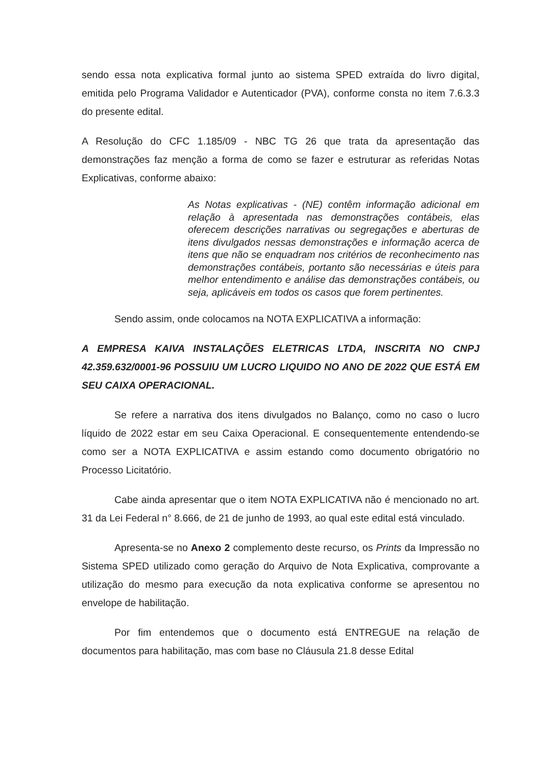sendo essa nota explicativa formal junto ao sistema SPED extraída do livro digital, emitida pelo Programa Validador e Autenticador (PVA), conforme consta no item 7.6.3.3 do presente edital.
A Resolução do CFC 1.185/09 - NBC TG 26 que trata da apresentação das demonstrações faz menção a forma de como se fazer e estruturar as referidas Notas Explicativas, conforme abaixo:
As Notas explicativas - (NE) contêm informação adicional em relação à apresentada nas demonstrações contábeis, elas oferecem descrições narrativas ou segregações e aberturas de itens divulgados nessas demonstrações e informação acerca de itens que não se enquadram nos critérios de reconhecimento nas demonstrações contábeis, portanto são necessárias e úteis para melhor entendimento e análise das demonstrações contábeis, ou seja, aplicáveis em todos os casos que forem pertinentes.
Sendo assim, onde colocamos na NOTA EXPLICATIVA a informação:
A EMPRESA KAIVA INSTALAÇÕES ELETRICAS LTDA, INSCRITA NO CNPJ 42.359.632/0001-96 POSSUIU UM LUCRO LIQUIDO NO ANO DE 2022 QUE ESTÁ EM SEU CAIXA OPERACIONAL.
Se refere a narrativa dos itens divulgados no Balanço, como no caso o lucro líquido de 2022 estar em seu Caixa Operacional. E consequentemente entendendo-se como ser a NOTA EXPLICATIVA e assim estando como documento obrigatório no Processo Licitatório.
Cabe ainda apresentar que o item NOTA EXPLICATIVA não é mencionado no art. 31 da Lei Federal n° 8.666, de 21 de junho de 1993, ao qual este edital está vinculado.
Apresenta-se no Anexo 2 complemento deste recurso, os Prints da Impressão no Sistema SPED utilizado como geração do Arquivo de Nota Explicativa, comprovante a utilização do mesmo para execução da nota explicativa conforme se apresentou no envelope de habilitação.
Por fim entendemos que o documento está ENTREGUE na relação de documentos para habilitação, mas com base no Cláusula 21.8 desse Edital